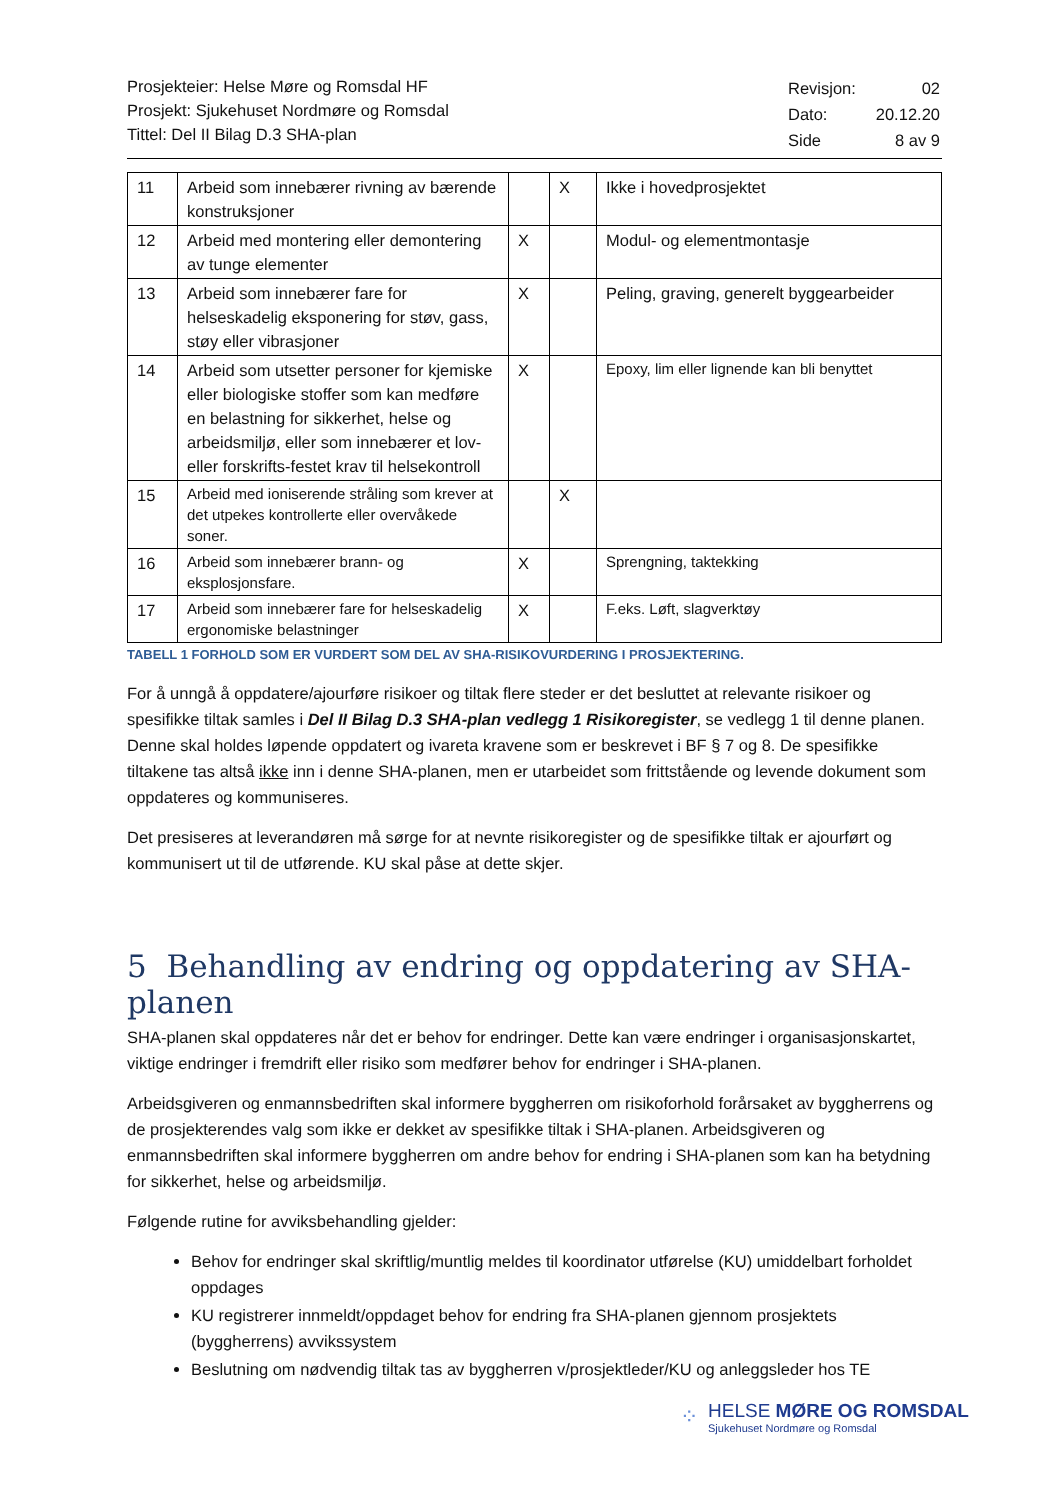Prosjekteier: Helse Møre og Romsdal HF
Prosjekt: Sjukehuset Nordmøre og Romsdal
Tittel: Del II Bilag D.3 SHA-plan
| Revisjon: | 02 |
| Dato: | 20.12.20 |
| Side | 8 av 9 |
| 11 | Arbeid som innebærer rivning av bærende konstruksjoner | | X | Ikke i hovedprosjektet |
| 12 | Arbeid med montering eller demontering av tunge elementer | X | | Modul- og elementmontasje |
| 13 | Arbeid som innebærer fare for helseskadelig eksponering for støv, gass, støy eller vibrasjoner | X | | Peling, graving, generelt byggearbeider |
| 14 | Arbeid som utsetter personer for kjemiske eller biologiske stoffer som kan medføre en belastning for sikkerhet, helse og arbeidsmiljø, eller som innebærer et lov- eller forskrifts-festet krav til helsekontroll | X | | Epoxy, lim eller lignende kan bli benyttet |
| 15 | Arbeid med ioniserende stråling som krever at det utpekes kontrollerte eller overvåkede soner. | | X | |
| 16 | Arbeid som innebærer brann- og eksplosjonsfare. | X | | Sprengning, taktekking |
| 17 | Arbeid som innebærer fare for helseskadelig ergonomiske belastninger | X | | F.eks. Løft, slagverktøy |
TABELL 1 FORHOLD SOM ER VURDERT SOM DEL AV SHA-RISIKOVURDERING I PROSJEKTERING.
For å unngå å oppdatere/ajourføre risikoer og tiltak flere steder er det besluttet at relevante risikoer og spesifikke tiltak samles i Del II Bilag D.3 SHA-plan vedlegg 1 Risikoregister, se vedlegg 1 til denne planen. Denne skal holdes løpende oppdatert og ivareta kravene som er beskrevet i BF § 7 og 8. De spesifikke tiltakene tas altså ikke inn i denne SHA-planen, men er utarbeidet som frittstående og levende dokument som oppdateres og kommuniseres.
Det presiseres at leverandøren må sørge for at nevnte risikoregister og de spesifikke tiltak er ajourført og kommunisert ut til de utførende. KU skal påse at dette skjer.
5 Behandling av endring og oppdatering av SHA-planen
SHA-planen skal oppdateres når det er behov for endringer. Dette kan være endringer i organisasjonskartet, viktige endringer i fremdrift eller risiko som medfører behov for endringer i SHA-planen.
Arbeidsgiveren og enmannsbedriften skal informere byggherren om risikoforhold forårsaket av byggherrens og de prosjekterendes valg som ikke er dekket av spesifikke tiltak i SHA-planen. Arbeidsgiveren og enmannsbedriften skal informere byggherren om andre behov for endring i SHA-planen som kan ha betydning for sikkerhet, helse og arbeidsmiljø.
Følgende rutine for avviksbehandling gjelder:
Behov for endringer skal skriftlig/muntlig meldes til koordinator utførelse (KU) umiddelbart forholdet oppdages
KU registrerer innmeldt/oppdaget behov for endring fra SHA-planen gjennom prosjektets (byggherrens) avvikssystem
Beslutning om nødvendig tiltak tas av byggherren v/prosjektleder/KU og anleggsleder hos TE
⁘
HELSE MØRE OG ROMSDAL
Sjukehuset Nordmøre og Romsdal